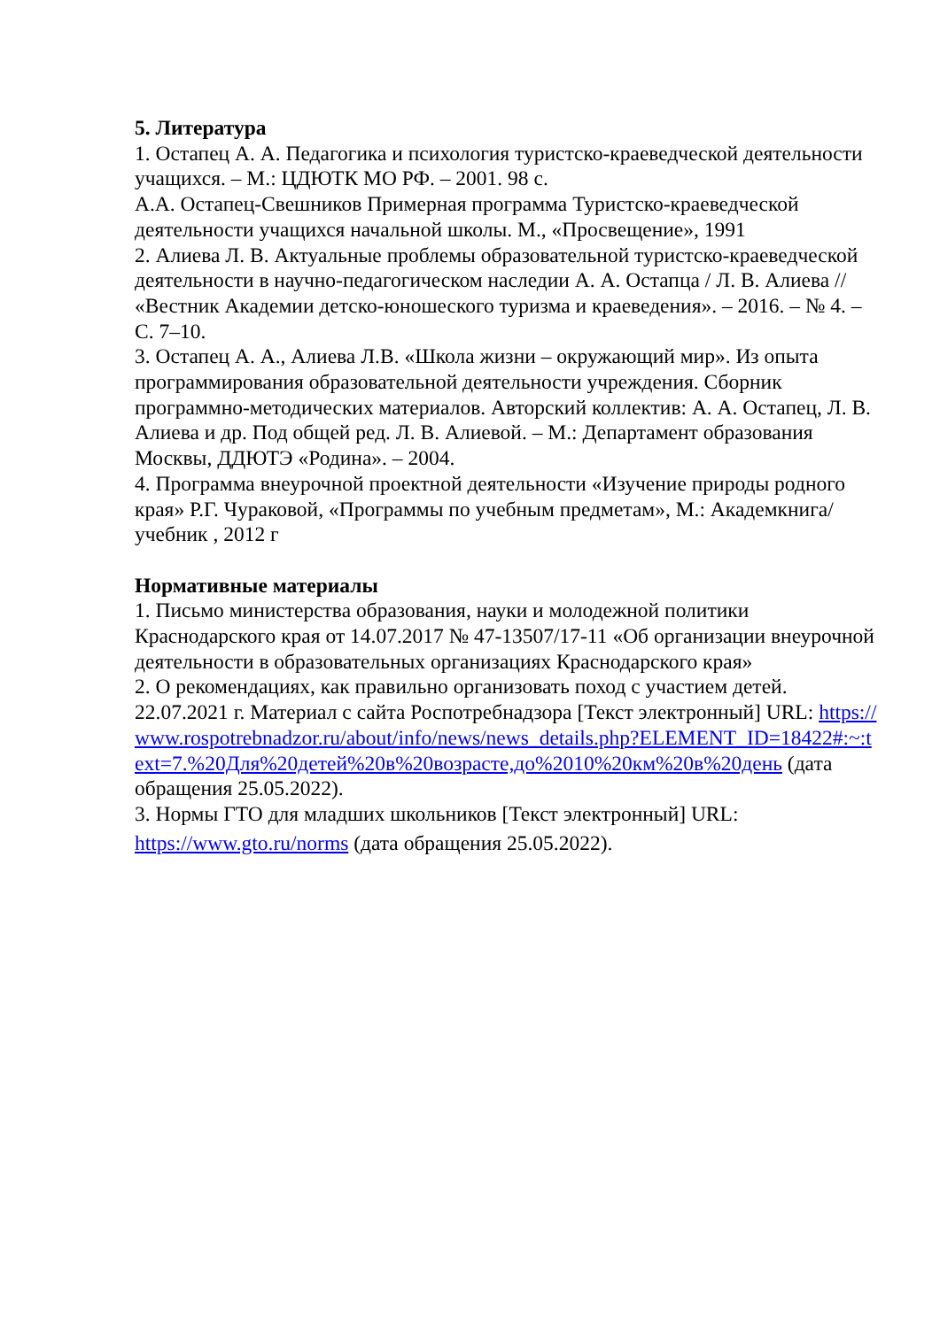5. Литература
1. Остапец А. А. Педагогика и психология туристско-краеведческой деятельности учащихся. – М.: ЦДЮТК МО РФ. – 2001. 98 с.
А.А. Остапец-Свешников Примерная программа Туристско-краеведческой деятельности учащихся начальной школы. М., «Просвещение», 1991
2. Алиева Л. В. Актуальные проблемы образовательной туристско-краеведческой деятельности в научно-педагогическом наследии А. А. Остапца / Л. В. Алиева // «Вестник Академии детско-юношеского туризма и краеведения». – 2016. – № 4. – С. 7–10.
3. Остапец А. А., Алиева Л.В. «Школа жизни – окружающий мир». Из опыта программирования образовательной деятельности учреждения. Сборник программно-методических материалов. Авторский коллектив: А. А. Остапец, Л. В. Алиева и др. Под общей ред. Л. В. Алиевой. – М.: Департамент образования Москвы, ДДЮТЭ «Родина». – 2004.
4. Программа внеурочной проектной деятельности «Изучение природы родного края» Р.Г. Чураковой, «Программы по учебным предметам», М.: Академкнига/ учебник , 2012 г
Нормативные материалы
1. Письмо министерства образования, науки и молодежной политики Краснодарского края от 14.07.2017 № 47-13507/17-11 «Об организации внеурочной деятельности в образовательных организациях Краснодарского края»
2. О рекомендациях, как правильно организовать поход с участием детей. 22.07.2021 г. Материал с сайта Роспотребнадзора [Текст электронный] URL: https://www.rospotrebnadzor.ru/about/info/news/news_details.php?ELEMENT_ID=18422#:~:text=7.%20Для%20детей%20в%20возрасте,до%2010%20км%20в%20день (дата обращения 25.05.2022).
3. Нормы ГТО для младших школьников [Текст электронный] URL:
https://www.gto.ru/norms (дата обращения 25.05.2022).